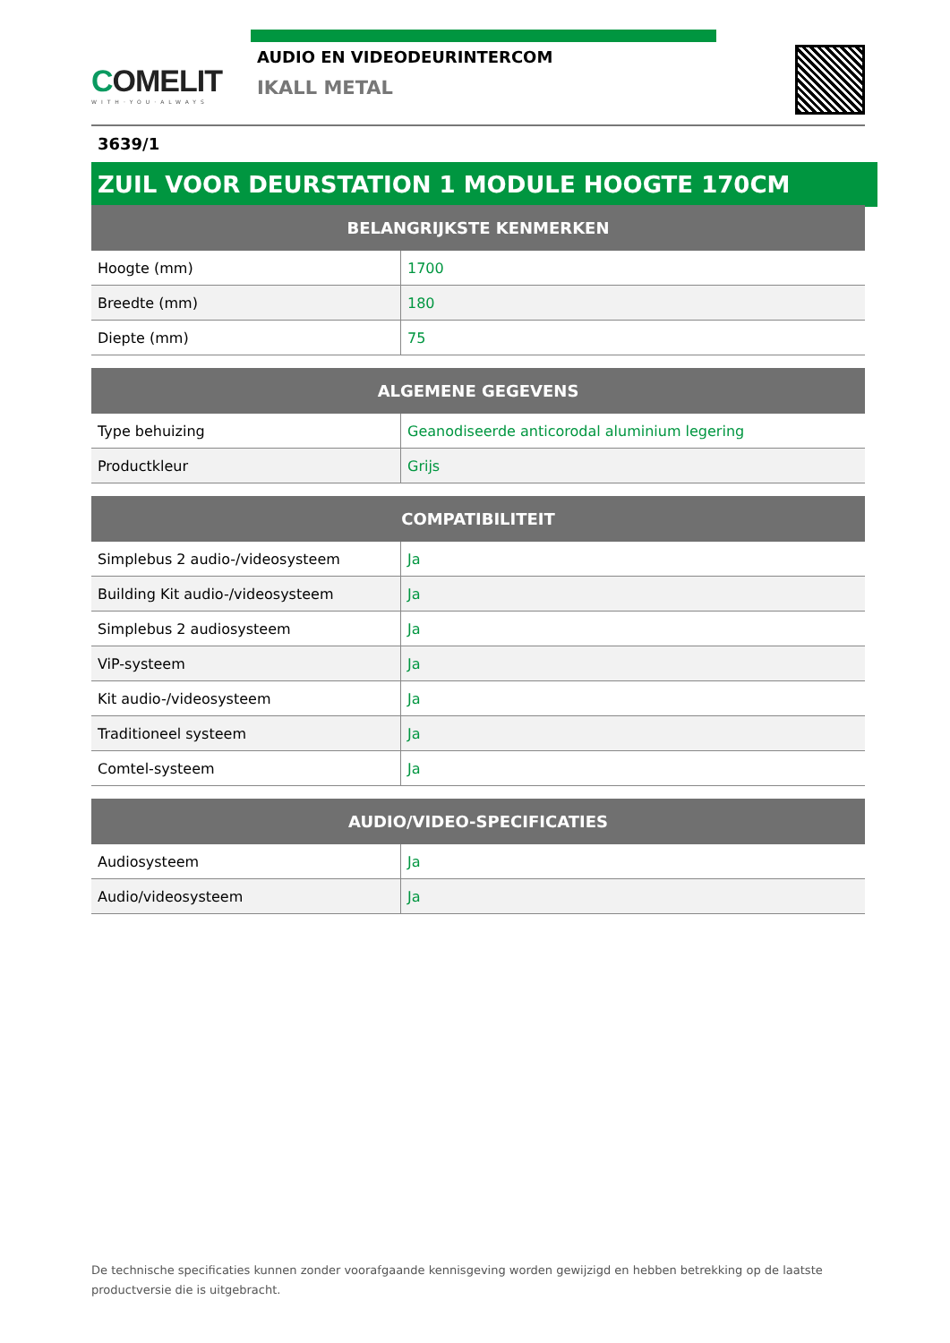COMELIT
WITH·YOU·ALWAYS
AUDIO EN VIDEODEURINTERCOM
IKALL METAL
3639/1
ZUIL VOOR DEURSTATION 1 MODULE HOOGTE 170CM
| BELANGRIJKSTE KENMERKEN | |
| --- | --- |
| Hoogte (mm) | 1700 |
| Breedte (mm) | 180 |
| Diepte (mm) | 75 |
| ALGEMENE GEGEVENS | |
| --- | --- |
| Type behuizing | Geanodiseerde anticorodal aluminium legering |
| Productkleur | Grijs |
| COMPATIBILITEIT | |
| --- | --- |
| Simplebus 2 audio-/videosysteem | Ja |
| Building Kit audio-/videosysteem | Ja |
| Simplebus 2 audiosysteem | Ja |
| ViP-systeem | Ja |
| Kit audio-/videosysteem | Ja |
| Traditioneel systeem | Ja |
| Comtel-systeem | Ja |
| AUDIO/VIDEO-SPECIFICATIES | |
| --- | --- |
| Audiosysteem | Ja |
| Audio/videosysteem | Ja |
De technische specificaties kunnen zonder voorafgaande kennisgeving worden gewijzigd en hebben betrekking op de laatste productversie die is uitgebracht.